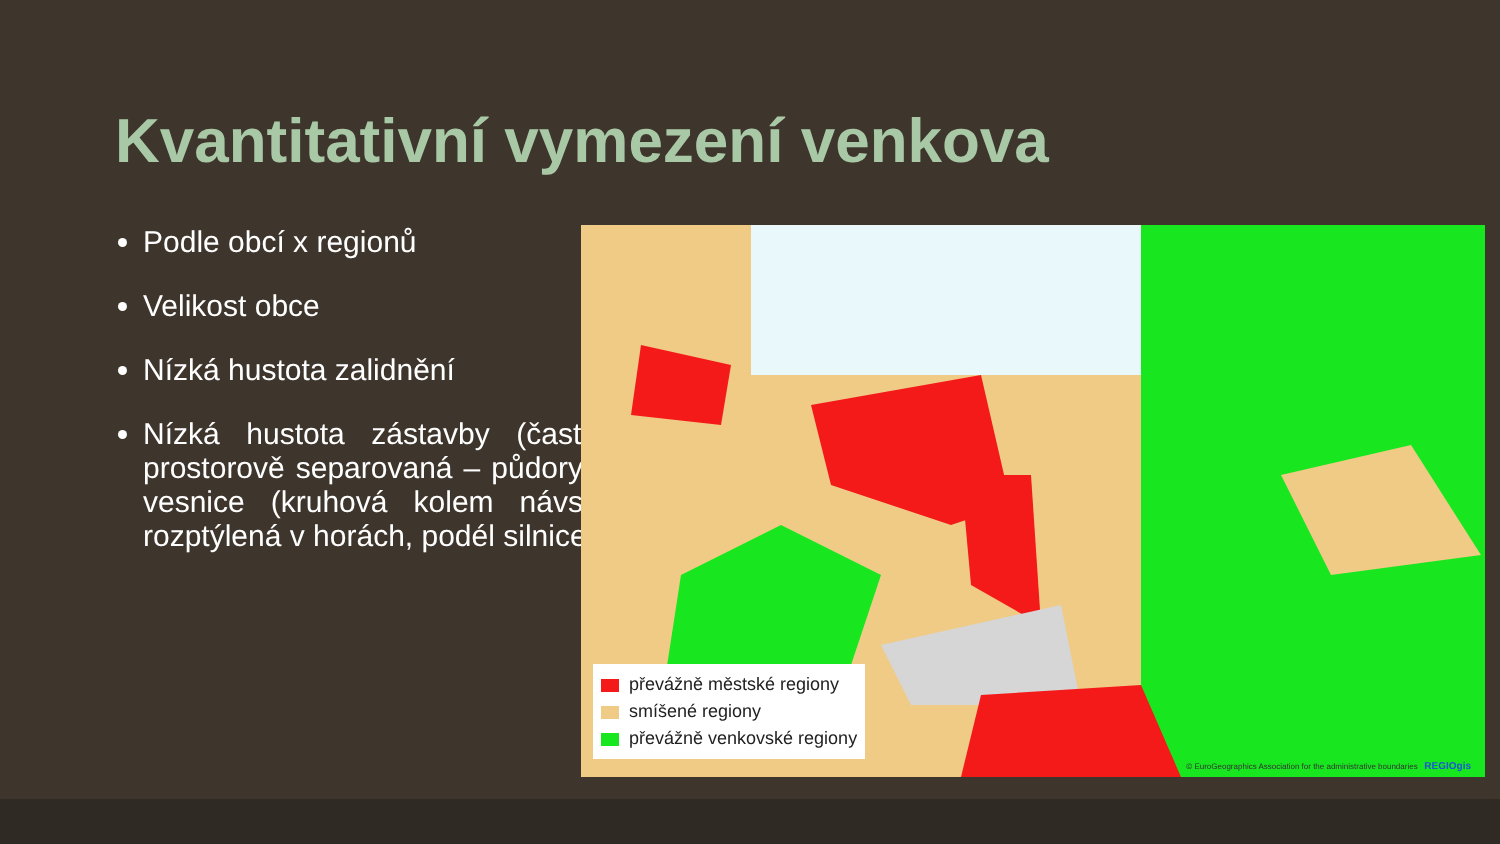Kvantitativní vymezení venkova
Podle obcí x regionů
Velikost obce
Nízká hustota zalidnění
Nízká hustota zástavby (často prostorově separovaná – půdorys vesnice (kruhová kolem návsi, rozptýlená v horách, podél silnice)
převážně městské regiony
smíšené regiony
převážně venkovské regiony
© EuroGeographics Association for the administrative boundaries REGIOgis